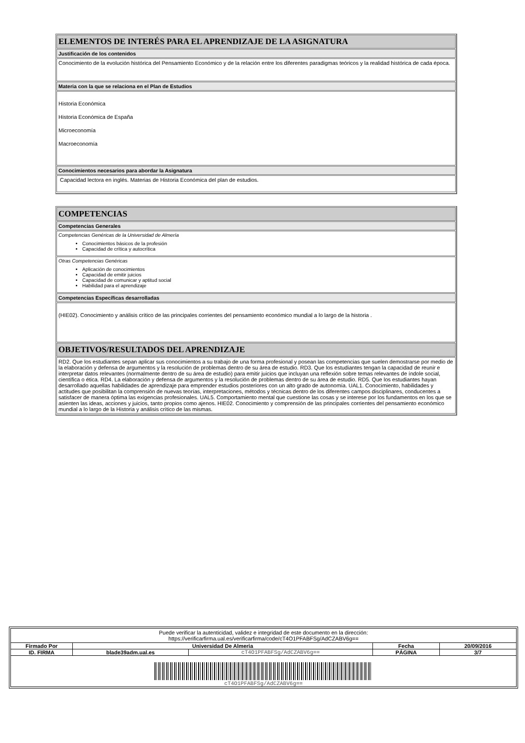ELEMENTOS DE INTERÉS PARA EL APRENDIZAJE DE LA ASIGNATURA
Justificación de los contenidos
Conocimiento de la evolución histórica del Pensamiento Económico y de la relación entre los diferentes paradigmas teóricos y la realidad histórica de cada época.
Materia con la que se relaciona en el Plan de Estudios
Historia Económica
Historia Económica de España
Microeconomía
Macroeconomía
Conocimientos necesarios para abordar la Asignatura
Capacidad lectora en inglés. Materias de Historia Económica del plan de estudios.
COMPETENCIAS
Competencias Generales
Competencias Genéricas de la Universidad de Almería
Conocimientos básicos de la profesión
Capacidad de crítica y autocrítica
Otras Competencias Genéricas
Aplicación de conocimientos
Capacidad de emitir juicios
Capacidad de comunicar y aptitud social
Habilidad para el aprendizaje
Competencias Específicas desarrolladas
(HIE02). Conocimiento y análisis crítico de las principales corrientes del pensamiento económico mundial a lo largo de la historia .
OBJETIVOS/RESULTADOS DEL APRENDIZAJE
RD2. Que los estudiantes sepan aplicar sus conocimientos a su trabajo de una forma profesional y posean las competencias que suelen demostrarse por medio de la elaboración y defensa de argumentos y la resolución de problemas dentro de su área de estudio. RD3. Que los estudiantes tengan la capacidad de reunir e interpretar datos relevantes (normalmente dentro de su área de estudio) para emitir juicios que incluyan una reflexión sobre temas relevantes de índole social, científica o ética. RD4. La elaboración y defensa de argumentos y la resolución de problemas dentro de su área de estudio. RD5. Que los estudiantes hayan desarrollado aquellas habilidades de aprendizaje para emprender estudios posteriores con un alto grado de autonomía. UAL1. Conocimiento, habilidades y actitudes que posibilitan la comprensión de nuevas teorías, interpretaciones, métodos y técnicas dentro de los diferentes campos disciplinares, conducentes a satisfacer de manera óptima las exigencias profesionales. UAL5. Comportamiento mental que cuestione las cosas y se interese por los fundamentos en los que se asienten las ideas, acciones y juicios, tanto propios como ajenos. HIE02. Conocimiento y comprensión de las principales corrientes del pensamiento económico mundial a lo largo de la Historia y análisis crítico de las mismas.
| Puede verificar la autenticidad, validez e integridad de este documento en la dirección: https://verificarfirma.ual.es/verificarfirma/code/cT4O1PFABFSg/AdCZABV6g== | | | | |
| Firmado Por | Universidad De Almeria | | Fecha | 20/09/2016 |
| ID. FIRMA | blade39adm.ual.es | cT4O1PFABFSg/AdCZABV6g== | PÁGINA | 3/7 |
| cT4O1PFABFSg/AdCZABV6g== | | | | |